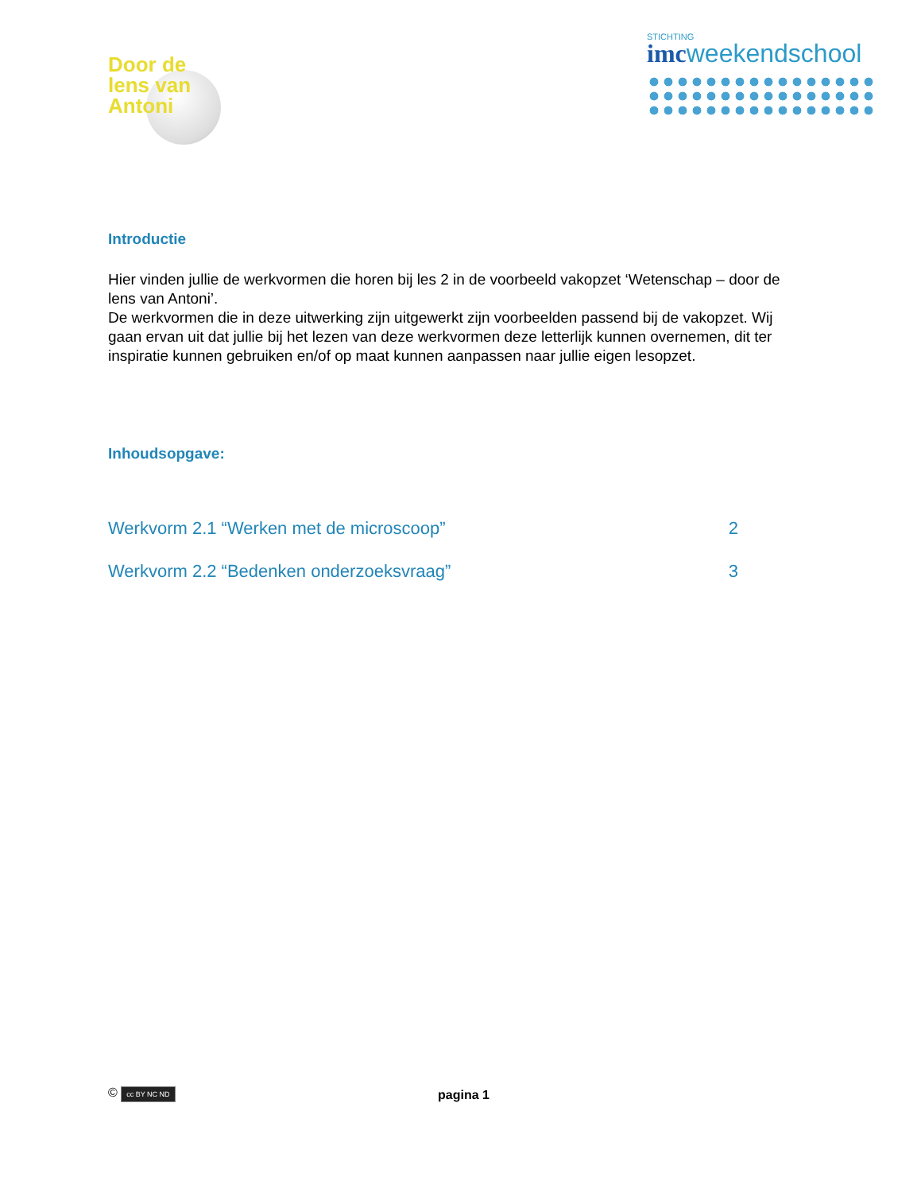Door de
lens van
Antoni
STICHTING
imcweekendschool
Introductie
Hier vinden jullie de werkvormen die horen bij les 2 in de voorbeeld vakopzet ‘Wetenschap – door de lens van Antoni’.
De werkvormen die in deze uitwerking zijn uitgewerkt zijn voorbeelden passend bij de vakopzet. Wij gaan ervan uit dat jullie bij het lezen van deze werkvormen deze letterlijk kunnen overnemen, dit ter inspiratie kunnen gebruiken en/of op maat kunnen aanpassen naar jullie eigen lesopzet.
Inhoudsopgave:
Werkvorm 2.1 “Werken met de microscoop” 2
Werkvorm 2.2 “Bedenken onderzoeksvraag” 3
© cc BY NC ND pagina 1